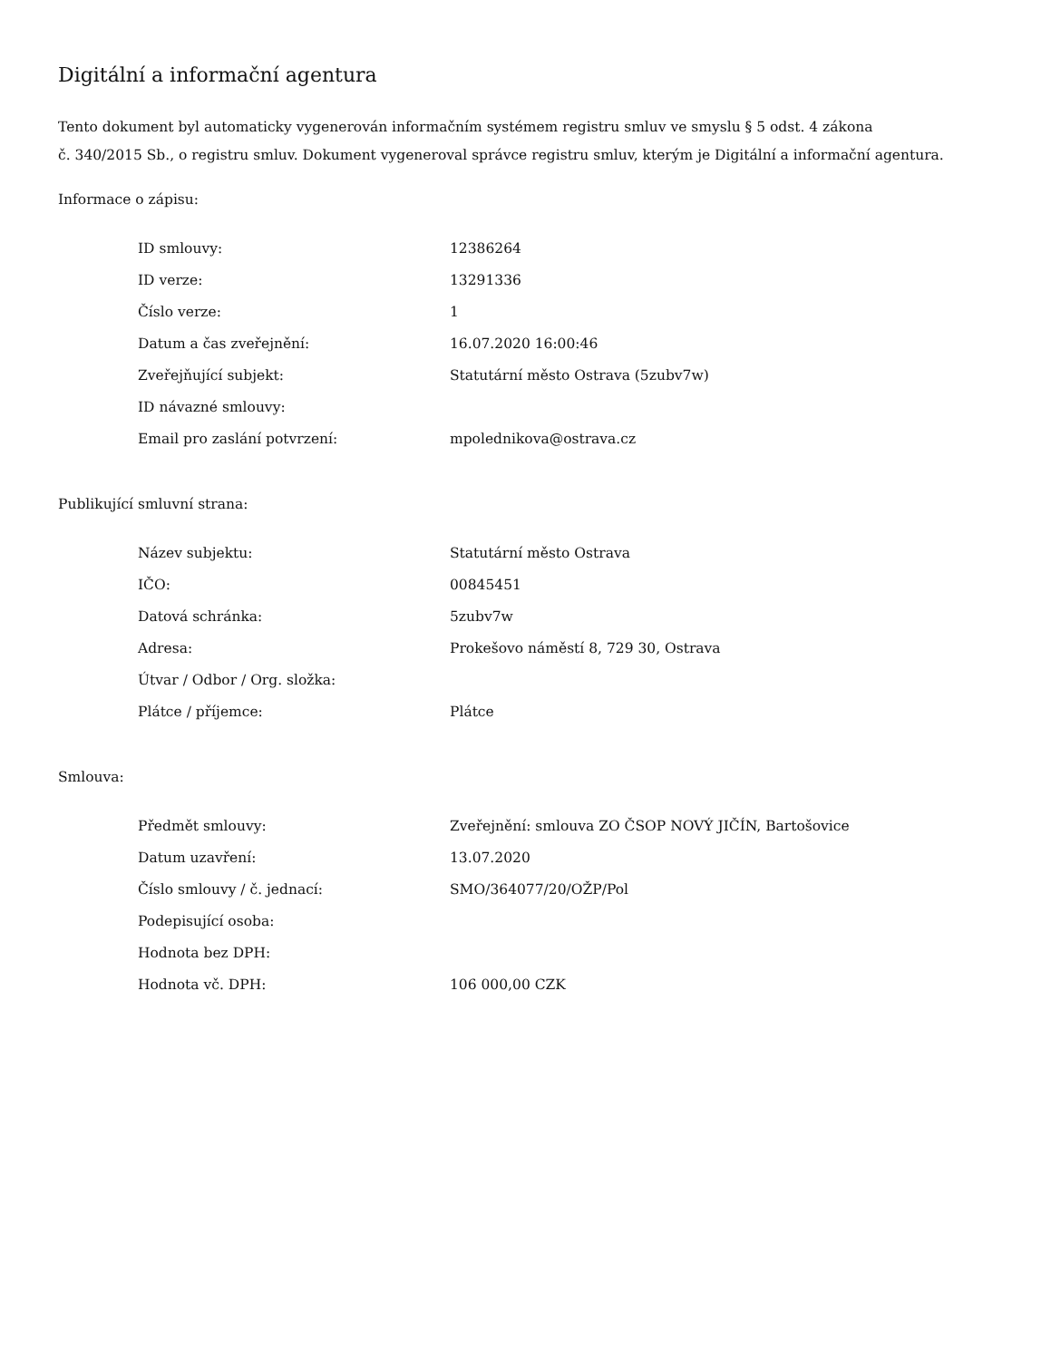Digitální a informační agentura
Tento dokument byl automaticky vygenerován informačním systémem registru smluv ve smyslu § 5 odst. 4 zákona
č. 340/2015 Sb., o registru smluv. Dokument vygeneroval správce registru smluv, kterým je Digitální a informační agentura.
Informace o zápisu:
| ID smlouvy: | 12386264 |
| ID verze: | 13291336 |
| Číslo verze: | 1 |
| Datum a čas zveřejnění: | 16.07.2020 16:00:46 |
| Zveřejňující subjekt: | Statutární město Ostrava (5zubv7w) |
| ID návazné smlouvy: | |
| Email pro zaslání potvrzení: | mpolednikova@ostrava.cz |
Publikující smluvní strana:
| Název subjektu: | Statutární město Ostrava |
| IČO: | 00845451 |
| Datová schránka: | 5zubv7w |
| Adresa: | Prokešovo náměstí 8, 729 30, Ostrava |
| Útvar / Odbor / Org. složka: | |
| Plátce / příjemce: | Plátce |
Smlouva:
| Předmět smlouvy: | Zveřejnění: smlouva ZO ČSOP NOVÝ JIČÍN, Bartošovice |
| Datum uzavření: | 13.07.2020 |
| Číslo smlouvy / č. jednací: | SMO/364077/20/OŽP/Pol |
| Podepisující osoba: | |
| Hodnota bez DPH: | |
| Hodnota vč. DPH: | 106 000,00 CZK |